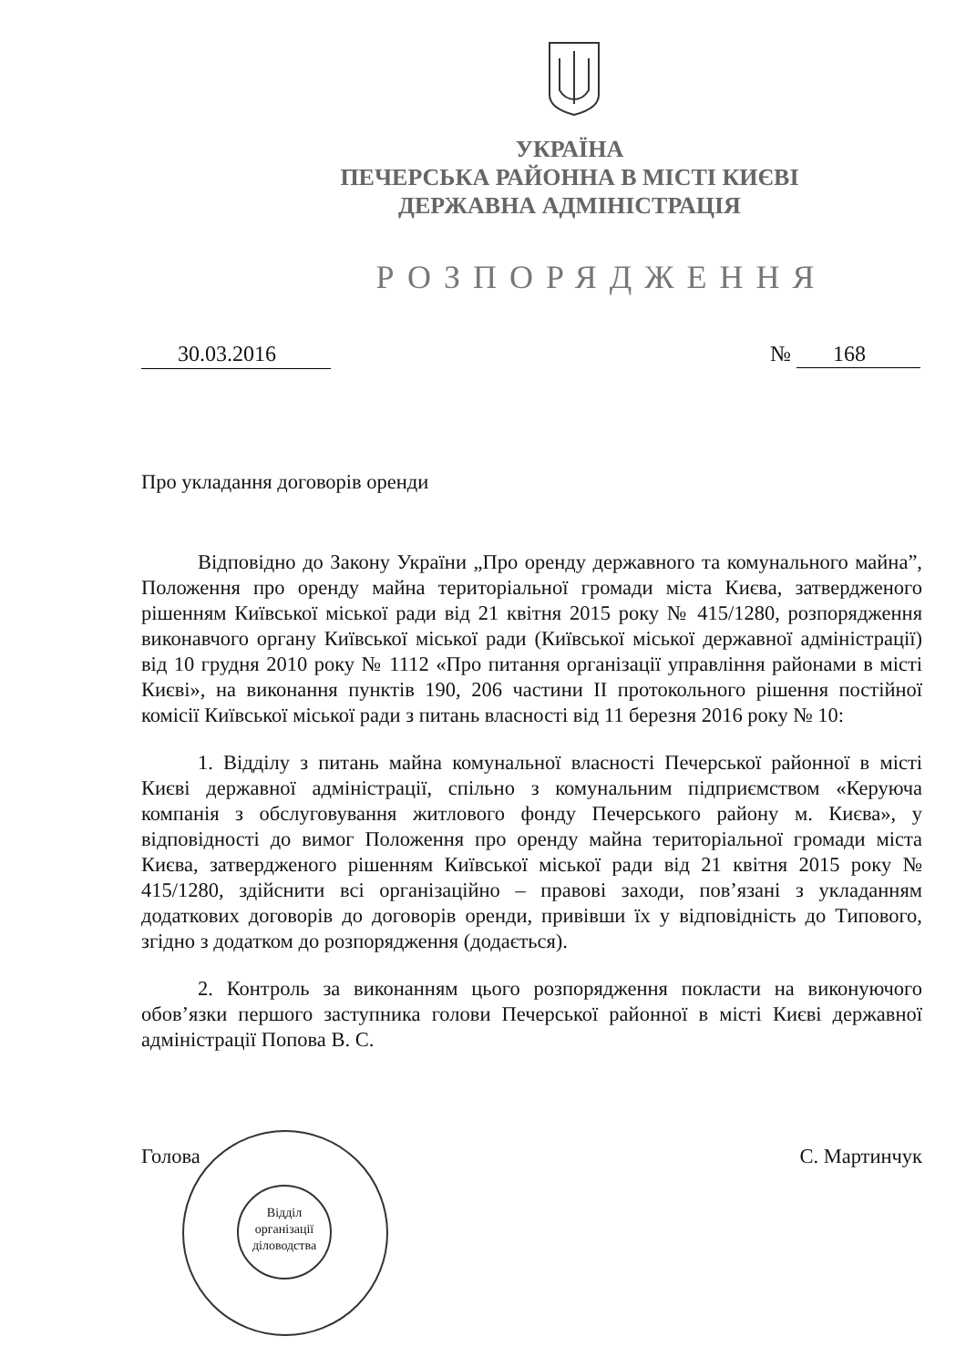УКРАЇНА
ПЕЧЕРСЬКА РАЙОННА В МІСТІ КИЄВІ
ДЕРЖАВНА АДМІНІСТРАЦІЯ
РОЗПОРЯДЖЕННЯ
30.03.2016 № 168
Про укладання договорів оренди
Відповідно до Закону України „Про оренду державного та комунального майна”, Положення про оренду майна територіальної громади міста Києва, затвердженого рішенням Київської міської ради від 21 квітня 2015 року № 415/1280, розпорядження виконавчого органу Київської міської ради (Київської міської державної адміністрації) від 10 грудня 2010 року № 1112 «Про питання організації управління районами в місті Києві», на виконання пунктів 190, 206 частини II протокольного рішення постійної комісії Київської міської ради з питань власності від 11 березня 2016 року № 10:
1. Відділу з питань майна комунальної власності Печерської районної в місті Києві державної адміністрації, спільно з комунальним підприємством «Керуюча компанія з обслуговування житлового фонду Печерського району м. Києва», у відповідності до вимог Положення про оренду майна територіальної громади міста Києва, затвердженого рішенням Київської міської ради від 21 квітня 2015 року № 415/1280, здійснити всі організаційно – правові заходи, пов’язані з укладанням додаткових договорів до договорів оренди, привівши їх у відповідність до Типового, згідно з додатком до розпорядження (додається).
2. Контроль за виконанням цього розпорядження покласти на виконуючого обов’язки першого заступника голови Печерської районної в місті Києві державної адміністрації Попова В. С.
Голова С. Мартинчук
Відділ організації діловодства